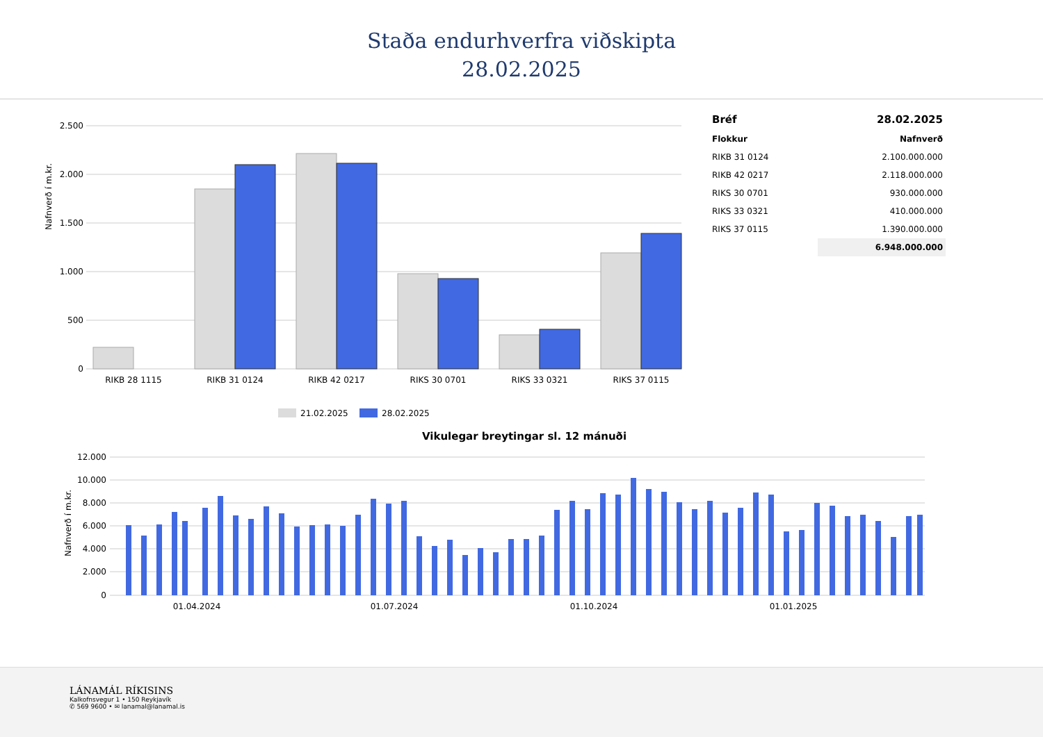Staða endurhverfra viðskipta
28.02.2025
Nafnverð í m.kr.
2.500
2.000
1.500
1.000
500
0
RIKB 28 1115
RIKB 31 0124
RIKB 42 0217
RIKS 30 0701
RIKS 33 0321
RIKS 37 0115
21.02.2025
28.02.2025
| Bréf | 28.02.2025 |
| --- | --- |
| Flokkur | Nafnverð |
| RIKB 31 0124 | 2.100.000.000 |
| RIKB 42 0217 | 2.118.000.000 |
| RIKS 30 0701 | 930.000.000 |
| RIKS 33 0321 | 410.000.000 |
| RIKS 37 0115 | 1.390.000.000 |
| | 6.948.000.000 |
Vikulegar breytingar sl. 12 mánuði
Nafnverð í m.kr.
12.000
10.000
8.000
6.000
4.000
2.000
0
01.04.2024
01.07.2024
01.10.2024
01.01.2025
LÁNAMÁL RÍKISINS
Kalkofnsvegur 1 • 150 Reykjavík
✆ 569 9600 • ✉ lanamal@lanamal.is